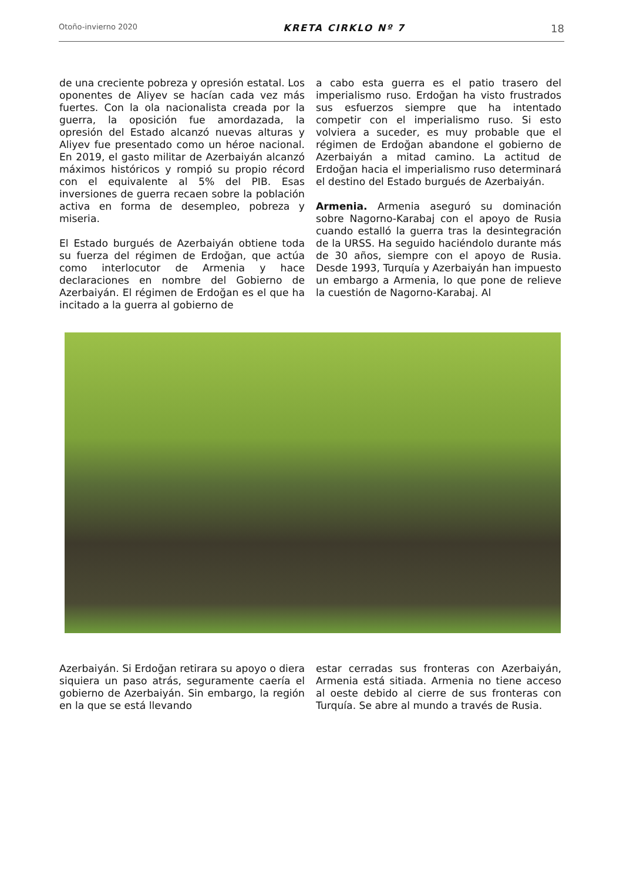Otoño-invierno 2020 KRETA CIRKLO Nº 7 18
de una creciente pobreza y opresión estatal. Los oponentes de Aliyev se hacían cada vez más fuertes. Con la ola nacionalista creada por la guerra, la oposición fue amordazada, la opresión del Estado alcanzó nuevas alturas y Aliyev fue presentado como un héroe nacional. En 2019, el gasto militar de Azerbaiyán alcanzó máximos históricos y rompió su propio récord con el equivalente al 5% del PIB. Esas inversiones de guerra recaen sobre la población activa en forma de desempleo, pobreza y miseria.
El Estado burgués de Azerbaiyán obtiene toda su fuerza del régimen de Erdoğan, que actúa como interlocutor de Armenia y hace declaraciones en nombre del Gobierno de Azerbaiyán. El régimen de Erdoğan es el que ha incitado a la guerra al gobierno de
a cabo esta guerra es el patio trasero del imperialismo ruso. Erdoğan ha visto frustrados sus esfuerzos siempre que ha intentado competir con el imperialismo ruso. Si esto volviera a suceder, es muy probable que el régimen de Erdoğan abandone el gobierno de Azerbaiyán a mitad camino. La actitud de Erdoğan hacia el imperialismo ruso determinará el destino del Estado burgués de Azerbaiyán.
Armenia. Armenia aseguró su dominación sobre Nagorno-Karabaj con el apoyo de Rusia cuando estalló la guerra tras la desintegración de la URSS. Ha seguido haciéndolo durante más de 30 años, siempre con el apoyo de Rusia. Desde 1993, Turquía y Azerbaiyán han impuesto un embargo a Armenia, lo que pone de relieve la cuestión de Nagorno-Karabaj. Al
Azerbaiyán. Si Erdoğan retirara su apoyo o diera siquiera un paso atrás, seguramente caería el gobierno de Azerbaiyán. Sin embargo, la región en la que se está llevando
estar cerradas sus fronteras con Azerbaiyán, Armenia está sitiada. Armenia no tiene acceso al oeste debido al cierre de sus fronteras con Turquía. Se abre al mundo a través de Rusia.